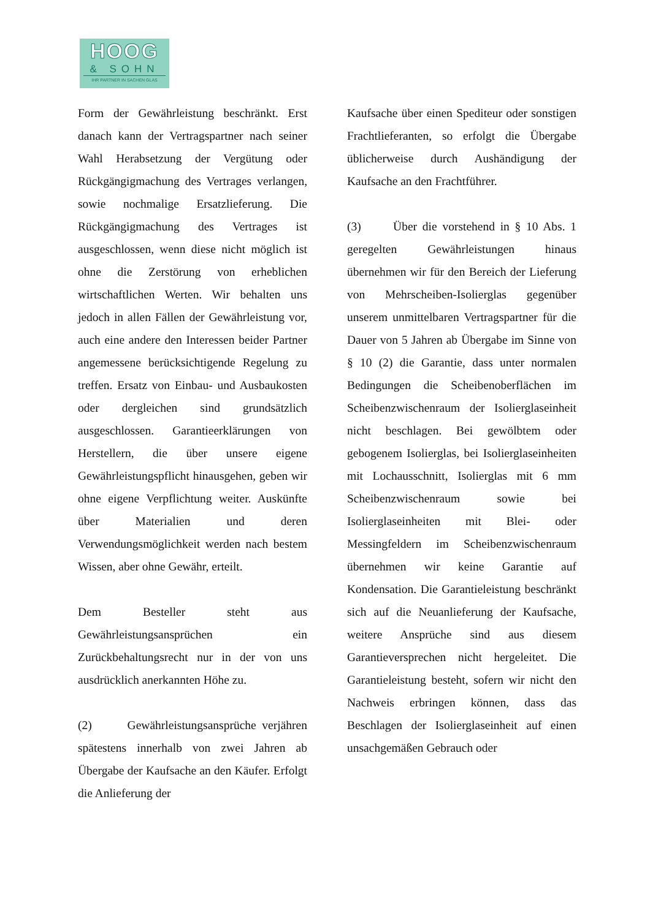HOOG
& SOHN
IHR PARTNER IN SACHEN GLAS
Form der Gewährleistung beschränkt. Erst danach kann der Vertragspartner nach seiner Wahl Herabsetzung der Vergütung oder Rückgängigmachung des Vertrages verlangen, sowie nochmalige Ersatzlieferung. Die Rückgängigmachung des Vertrages ist ausgeschlossen, wenn diese nicht möglich ist ohne die Zerstörung von erheblichen wirtschaftlichen Werten. Wir behalten uns jedoch in allen Fällen der Gewährleistung vor, auch eine andere den Interessen beider Partner angemessene berücksichtigende Regelung zu treffen. Ersatz von Einbau- und Ausbaukosten oder dergleichen sind grundsätzlich ausgeschlossen. Garantieerklärungen von Herstellern, die über unsere eigene Gewährleistungspflicht hinausgehen, geben wir ohne eigene Verpflichtung weiter. Auskünfte über Materialien und deren Verwendungsmöglichkeit werden nach bestem Wissen, aber ohne Gewähr, erteilt.
Dem Besteller steht aus Gewährleistungsansprüchen ein Zurückbehaltungsrecht nur in der von uns ausdrücklich anerkannten Höhe zu.
(2) Gewährleistungsansprüche verjähren spätestens innerhalb von zwei Jahren ab Übergabe der Kaufsache an den Käufer. Erfolgt die Anlieferung der
Kaufsache über einen Spediteur oder sonstigen Frachtlieferanten, so erfolgt die Übergabe üblicherweise durch Aushändigung der Kaufsache an den Frachtführer.
(3) Über die vorstehend in § 10 Abs. 1 geregelten Gewährleistungen hinaus übernehmen wir für den Bereich der Lieferung von Mehrscheiben-Isolierglas gegenüber unserem unmittelbaren Vertragspartner für die Dauer von 5 Jahren ab Übergabe im Sinne von § 10 (2) die Garantie, dass unter normalen Bedingungen die Scheibenoberflächen im Scheibenzwischenraum der Isolierglaseinheit nicht beschlagen. Bei gewölbtem oder gebogenem Isolierglas, bei Isolierglaseinheiten mit Lochausschnitt, Isolierglas mit 6 mm Scheibenzwischenraum sowie bei Isolierglaseinheiten mit Blei- oder Messingfeldern im Scheibenzwischenraum übernehmen wir keine Garantie auf Kondensation. Die Garantieleistung beschränkt sich auf die Neuanlieferung der Kaufsache, weitere Ansprüche sind aus diesem Garantieversprechen nicht hergeleitet. Die Garantieleistung besteht, sofern wir nicht den Nachweis erbringen können, dass das Beschlagen der Isolierglaseinheit auf einen unsachgemäßen Gebrauch oder